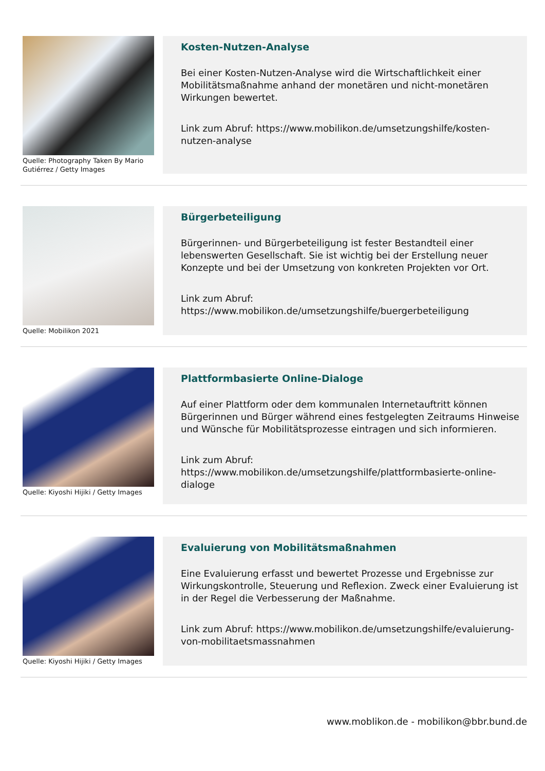Quelle: Photography Taken By Mario Gutiérrez / Getty Images
Kosten-Nutzen-Analyse
Bei einer Kosten-Nutzen-Analyse wird die Wirtschaftlichkeit einer Mobilitätsmaßnahme anhand der monetären und nicht-monetären Wirkungen bewertet.
Link zum Abruf: https://www.mobilikon.de/umsetzungshilfe/kosten-nutzen-analyse
Quelle: Mobilikon 2021
Bürgerbeteiligung
Bürgerinnen- und Bürgerbeteiligung ist fester Bestandteil einer lebenswerten Gesellschaft. Sie ist wichtig bei der Erstellung neuer Konzepte und bei der Umsetzung von konkreten Projekten vor Ort.
Link zum Abruf: https://www.mobilikon.de/umsetzungshilfe/buergerbeteiligung
Quelle: Kiyoshi Hijiki / Getty Images
Plattformbasierte Online-Dialoge
Auf einer Plattform oder dem kommunalen Internetauftritt können Bürgerinnen und Bürger während eines festgelegten Zeitraums Hinweise und Wünsche für Mobilitätsprozesse eintragen und sich informieren.
Link zum Abruf: https://www.mobilikon.de/umsetzungshilfe/plattformbasierte-online-dialoge
Quelle: Kiyoshi Hijiki / Getty Images
Evaluierung von Mobilitätsmaßnahmen
Eine Evaluierung erfasst und bewertet Prozesse und Ergebnisse zur Wirkungskontrolle, Steuerung und Reflexion. Zweck einer Evaluierung ist in der Regel die Verbesserung der Maßnahme.
Link zum Abruf: https://www.mobilikon.de/umsetzungshilfe/evaluierung-von-mobilitaetsmassnahmen
www.moblikon.de - mobilikon@bbr.bund.de